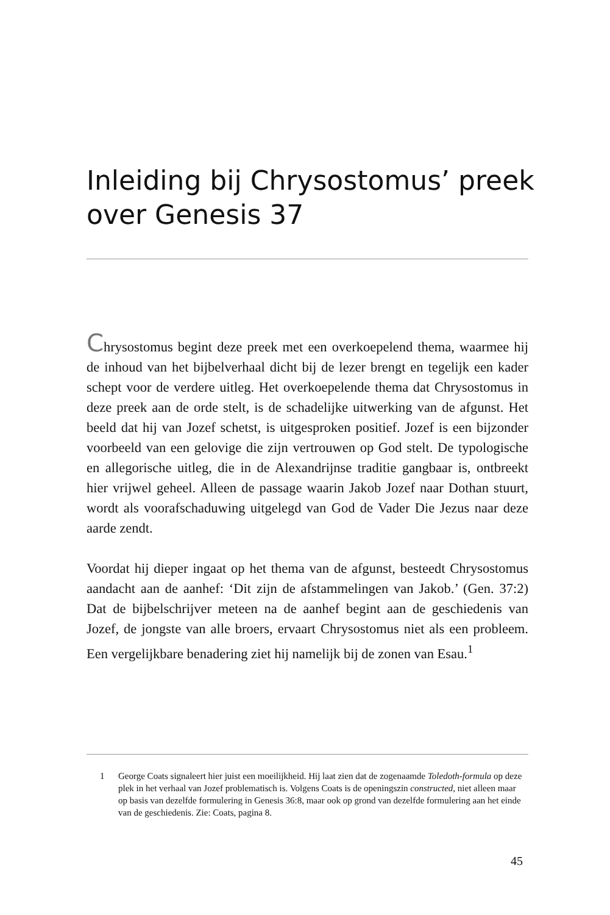Inleiding bij Chrysostomus’ preek over Genesis 37
Chrysostomus begint deze preek met een overkoepelend thema, waarmee hij de inhoud van het bijbelverhaal dicht bij de lezer brengt en tegelijk een kader schept voor de verdere uitleg. Het overkoepelende thema dat Chrysostomus in deze preek aan de orde stelt, is de schadelijke uitwerking van de afgunst. Het beeld dat hij van Jozef schetst, is uitgesproken positief. Jozef is een bijzonder voorbeeld van een gelovige die zijn vertrouwen op God stelt. De typologische en allegorische uitleg, die in de Alexandrijnse traditie gangbaar is, ontbreekt hier vrijwel geheel. Alleen de passage waarin Jakob Jozef naar Dothan stuurt, wordt als voorafschaduwing uitgelegd van God de Vader Die Jezus naar deze aarde zendt.
Voordat hij dieper ingaat op het thema van de afgunst, besteedt Chrysostomus aandacht aan de aanhef: ‘Dit zijn de afstammelingen van Jakob.’ (Gen. 37:2) Dat de bijbelschrijver meteen na de aanhef begint aan de geschiedenis van Jozef, de jongste van alle broers, ervaart Chrysostomus niet als een probleem. Een vergelijkbare benadering ziet hij namelijk bij de zonen van Esau.<sup>1</sup>
1 George Coats signaleert hier juist een moeilijkheid. Hij laat zien dat de zogenaamde Toledoth-formula op deze plek in het verhaal van Jozef problematisch is. Volgens Coats is de openingszin constructed, niet alleen maar op basis van dezelfde formulering in Genesis 36:8, maar ook op grond van dezelfde formulering aan het einde van de geschiedenis. Zie: Coats, pagina 8.
45